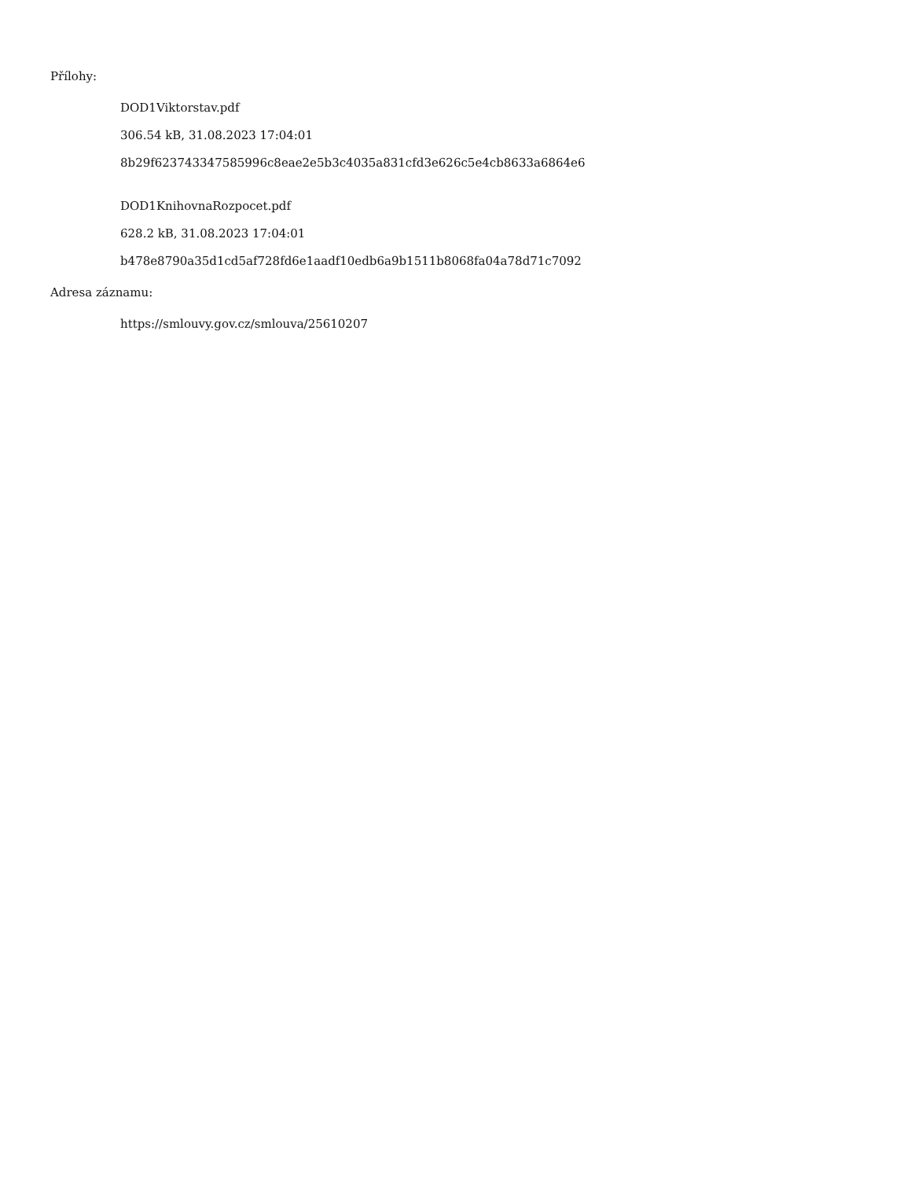Přílohy:
DOD1Viktorstav.pdf
306.54 kB, 31.08.2023 17:04:01
8b29f623743347585996c8eae2e5b3c4035a831cfd3e626c5e4cb8633a6864e6
DOD1KnihovnaRozpocet.pdf
628.2 kB, 31.08.2023 17:04:01
b478e8790a35d1cd5af728fd6e1aadf10edb6a9b1511b8068fa04a78d71c7092
Adresa záznamu:
https://smlouvy.gov.cz/smlouva/25610207